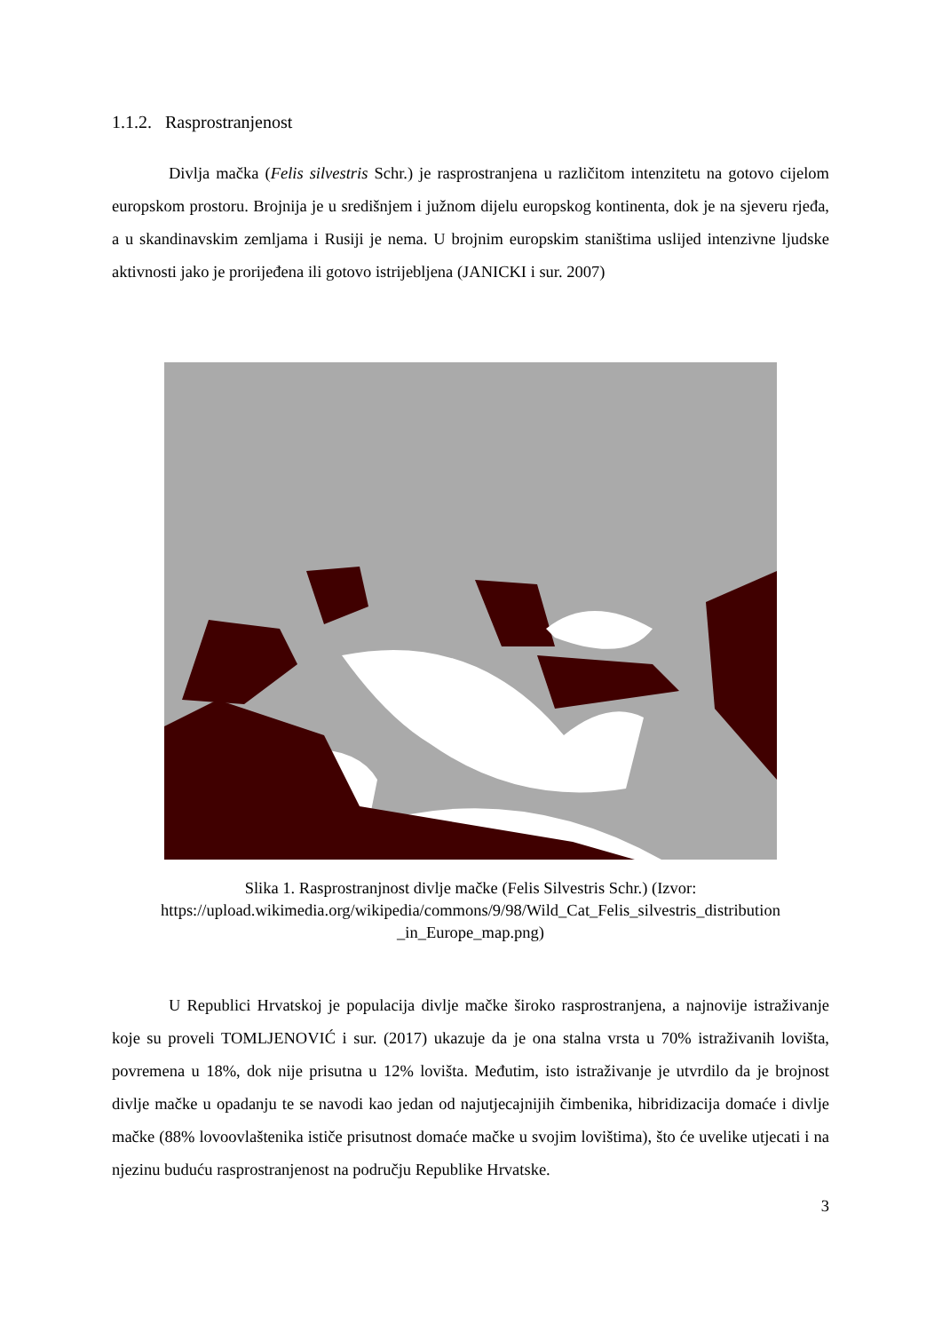1.1.2. Rasprostranjenost
Divlja mačka (Felis silvestris Schr.) je rasprostranjena u različitom intenzitetu na gotovo cijelom europskom prostoru. Brojnija je u središnjem i južnom dijelu europskog kontinenta, dok je na sjeveru rjeđa, a u skandinavskim zemljama i Rusiji je nema. U brojnim europskim staništima uslijed intenzivne ljudske aktivnosti jako je prorijeđena ili gotovo istrijebljena (JANICKI i sur. 2007)
Slika 1. Rasprostranjnost divlje mačke (Felis Silvestris Schr.) (Izvor:
https://upload.wikimedia.org/wikipedia/commons/9/98/Wild_Cat_Felis_silvestris_distribution _in_Europe_map.png)
U Republici Hrvatskoj je populacija divlje mačke široko rasprostranjena, a najnovije istraživanje koje su proveli TOMLJENOVIĆ i sur. (2017) ukazuje da je ona stalna vrsta u 70% istraživanih lovišta, povremena u 18%, dok nije prisutna u 12% lovišta. Međutim, isto istraživanje je utvrdilo da je brojnost divlje mačke u opadanju te se navodi kao jedan od najutjecajnijih čimbenika, hibridizacija domaće i divlje mačke (88% lovoovlaštenika ističe prisutnost domaće mačke u svojim lovištima), što će uvelike utjecati i na njezinu buduću rasprostranjenost na području Republike Hrvatske.
3